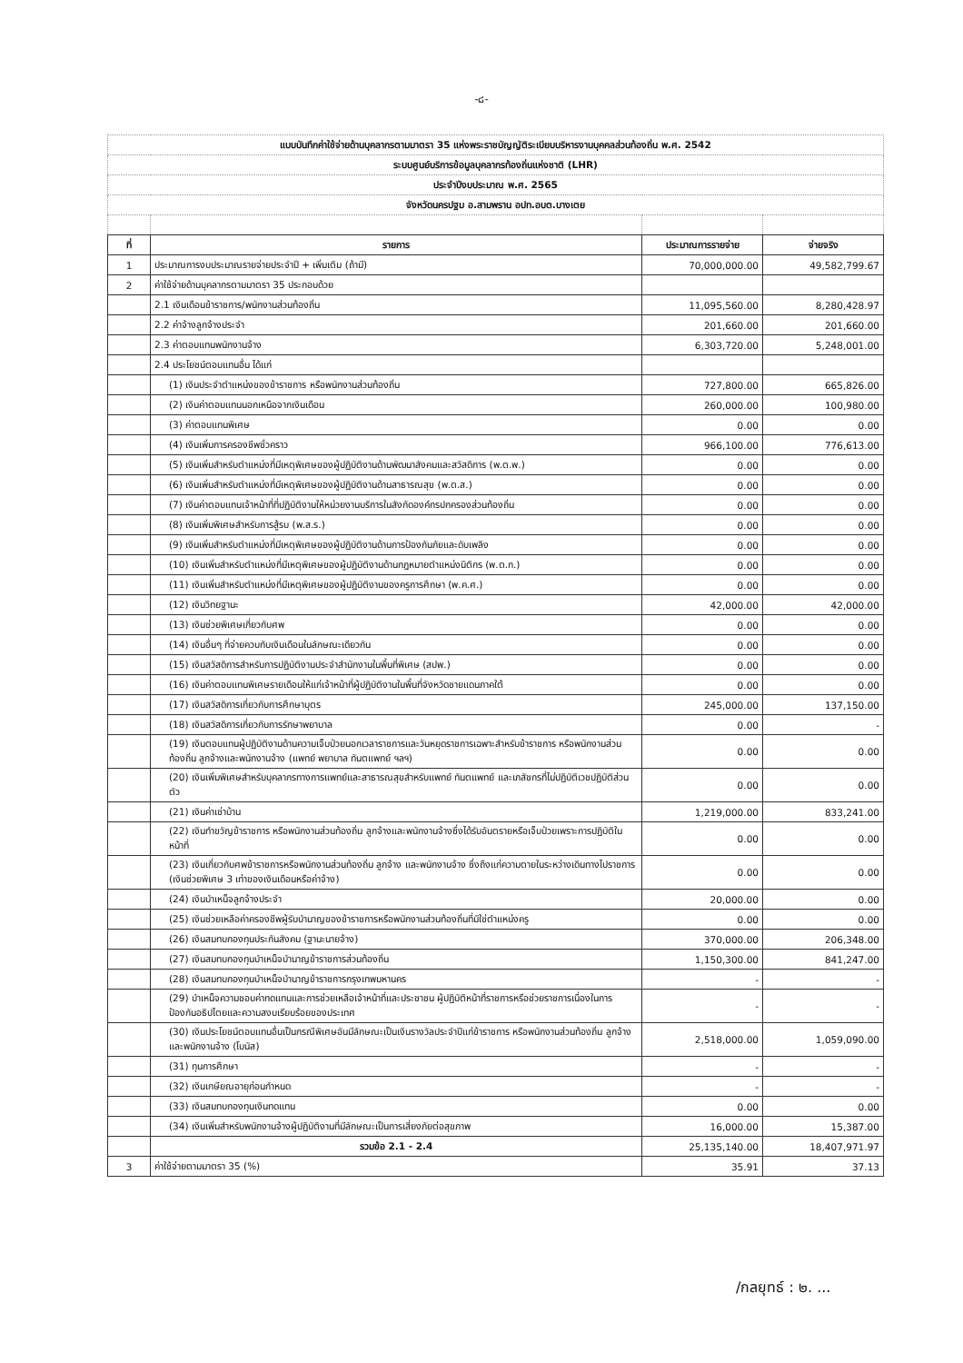-๘-
| แบบบันทึกค่าใช้จ่ายด้านบุคลากรตามมาตรา 35 แห่งพระราชบัญญัติระเบียบบริหารงานบุคคลส่วนท้องถิ่น พ.ศ. 2542 | | | |
| ระบบศูนย์บริการข้อมูลบุคลากรท้องถิ่นแห่งชาติ (LHR) | | | |
| ประจำปีงบประมาณ พ.ศ. 2565 | | | |
| จังหวัดนครปฐม อ.สามพราน อปท.อบต.บางเตย | | | |
| ที่ | รายการ | ประมาณการรายจ่าย | จ่ายจริง |
| 1 | ประมาณการงบประมาณรายจ่ายประจำปี + เพิ่มเติม (ถ้ามี) | 70,000,000.00 | 49,582,799.67 |
| 2 | ค่าใช้จ่ายด้านบุคลากรตามมาตรา 35 ประกอบด้วย | | |
| | 2.1 เงินเดือนข้าราชการ/พนักงานส่วนท้องถิ่น | 11,095,560.00 | 8,280,428.97 |
| | 2.2 ค่าจ้างลูกจ้างประจำ | 201,660.00 | 201,660.00 |
| | 2.3 ค่าตอบแทนพนักงานจ้าง | 6,303,720.00 | 5,248,001.00 |
| | 2.4 ประโยชน์ตอบแทนอื่น ได้แก่ | | |
| | (1) เงินประจำตำแหน่งของข้าราชการ หรือพนักงานส่วนท้องถิ่น | 727,800.00 | 665,826.00 |
| | (2) เงินค่าตอบแทนนอกเหนือจากเงินเดือน | 260,000.00 | 100,980.00 |
| | (3) ค่าตอบแทนพิเศษ | 0.00 | 0.00 |
| | (4) เงินเพิ่มการครองชีพชั่วคราว | 966,100.00 | 776,613.00 |
| | (5) เงินเพิ่มสำหรับตำแหน่งที่มีเหตุพิเศษของผู้ปฏิบัติงานด้านพัฒนาสังคมและสวัสดิการ (พ.ต.พ.) | 0.00 | 0.00 |
| | (6) เงินเพิ่มสำหรับตำแหน่งที่มีเหตุพิเศษของผู้ปฏิบัติงานด้านสาธารณสุข (พ.ต.ส.) | 0.00 | 0.00 |
| | (7) เงินค่าตอบแทนเจ้าหน้าที่ที่ปฏิบัติงานให้หน่วยงานบริการในสังกัดองค์กรปกครองส่วนท้องถิ่น | 0.00 | 0.00 |
| | (8) เงินเพิ่มพิเศษสำหรับการสู้รบ (พ.ส.ร.) | 0.00 | 0.00 |
| | (9) เงินเพิ่มสำหรับตำแหน่งที่มีเหตุพิเศษของผู้ปฏิบัติงานด้านการป้องกันภัยและดับเพลิง | 0.00 | 0.00 |
| | (10) เงินเพิ่มสำหรับตำแหน่งที่มีเหตุพิเศษของผู้ปฏิบัติงานด้านกฎหมายตำแหน่งนิติกร (พ.ต.ก.) | 0.00 | 0.00 |
| | (11) เงินเพิ่มสำหรับตำแหน่งที่มีเหตุพิเศษของผู้ปฏิบัติงานของครูการศึกษา (พ.ค.ศ.) | 0.00 | 0.00 |
| | (12) เงินวิทยฐานะ | 42,000.00 | 42,000.00 |
| | (13) เงินช่วยพิเศษเกี่ยวกับศพ | 0.00 | 0.00 |
| | (14) เงินอื่นๆ ที่จ่ายควบกับเงินเดือนในลักษณะเดียวกัน | 0.00 | 0.00 |
| | (15) เงินสวัสดิการสำหรับการปฏิบัติงานประจำสำนักงานในพื้นที่พิเศษ (สปพ.) | 0.00 | 0.00 |
| | (16) เงินค่าตอบแทนพิเศษรายเดือนให้แก่เจ้าหน้าที่ผู้ปฏิบัติงานในพื้นที่จังหวัดชายแดนภาคใต้ | 0.00 | 0.00 |
| | (17) เงินสวัสดิการเกี่ยวกับการศึกษาบุตร | 245,000.00 | 137,150.00 |
| | (18) เงินสวัสดิการเกี่ยวกับการรักษาพยาบาล | 0.00 | - |
| | (19) เงินตอบแทนผู้ปฏิบัติงานด้านความเจ็บป่วยนอกเวลาราชการและวันหยุดราชการเฉพาะสำหรับข้าราชการ หรือพนักงานส่วนท้องถิ่น ลูกจ้างและพนักงานจ้าง (แพทย์ พยาบาล ทันตแพทย์ ฯลฯ) | 0.00 | 0.00 |
| | (20) เงินเพิ่มพิเศษสำหรับบุคลากรทางการแพทย์และสาธารณสุขสำหรับแพทย์ ทันตแพทย์ และเภสัชกรที่ไม่ปฏิบัติเวชปฏิบัติส่วนตัว | 0.00 | 0.00 |
| | (21) เงินค่าเช่าบ้าน | 1,219,000.00 | 833,241.00 |
| | (22) เงินทำขวัญข้าราชการ หรือพนักงานส่วนท้องถิ่น ลูกจ้างและพนักงานจ้างซึ่งได้รับอันตรายหรือเจ็บป่วยเพราะการปฏิบัติในหน้าที่ | 0.00 | 0.00 |
| | (23) เงินเกี่ยวกับศพข้าราชการหรือพนักงานส่วนท้องถิ่น ลูกจ้าง และพนักงานจ้าง ซึ่งถึงแก่ความตายในระหว่างเดินทางไปราชการ (เงินช่วยพิเศษ 3 เท่าของเงินเดือนหรือค่าจ้าง) | 0.00 | 0.00 |
| | (24) เงินบำเหน็จลูกจ้างประจำ | 20,000.00 | 0.00 |
| | (25) เงินช่วยเหลือค่าครองชีพผู้รับบำนาญของข้าราชการหรือพนักงานส่วนท้องถิ่นที่มิใช่ตำแหน่งครู | 0.00 | 0.00 |
| | (26) เงินสมทบกองทุนประกันสังคม (ฐานะนายจ้าง) | 370,000.00 | 206,348.00 |
| | (27) เงินสมทบกองทุนบำเหน็จบำนาญข้าราชการส่วนท้องถิ่น | 1,150,300.00 | 841,247.00 |
| | (28) เงินสมทบกองทุนบำเหน็จบำนาญข้าราชการกรุงเทพมหานคร | - | - |
| | (29) บำเหน็จความชอบค่าทดแทนและการช่วยเหลือเจ้าหน้าที่และประชาชน ผู้ปฏิบัติหน้าที่ราชการหรือช่วยราชการเนื่องในการป้องกันอธิปไตยและความสงบเรียบร้อยของประเทศ | - | - |
| | (30) เงินประโยชน์ตอบแทนอื่นเป็นกรณีพิเศษอันมีลักษณะเป็นเงินรางวัลประจำปีแก่ข้าราชการ หรือพนักงานส่วนท้องถิ่น ลูกจ้าง และพนักงานจ้าง (โบนัส) | 2,518,000.00 | 1,059,090.00 |
| | (31) ทุนการศึกษา | - | - |
| | (32) เงินเกษียณอายุก่อนกำหนด | - | - |
| | (33) เงินสมทบกองทุนเงินทดแทน | 0.00 | 0.00 |
| | (34) เงินเพิ่มสำหรับพนักงานจ้างผู้ปฏิบัติงานที่มีลักษณะเป็นการเสี่ยงภัยต่อสุขภาพ | 16,000.00 | 15,387.00 |
| | รวมข้อ 2.1 - 2.4 | 25,135,140.00 | 18,407,971.97 |
| 3 | ค่าใช้จ่ายตามมาตรา 35 (%) | 35.91 | 37.13 |
/กลยุทธ์ : ๒. ...